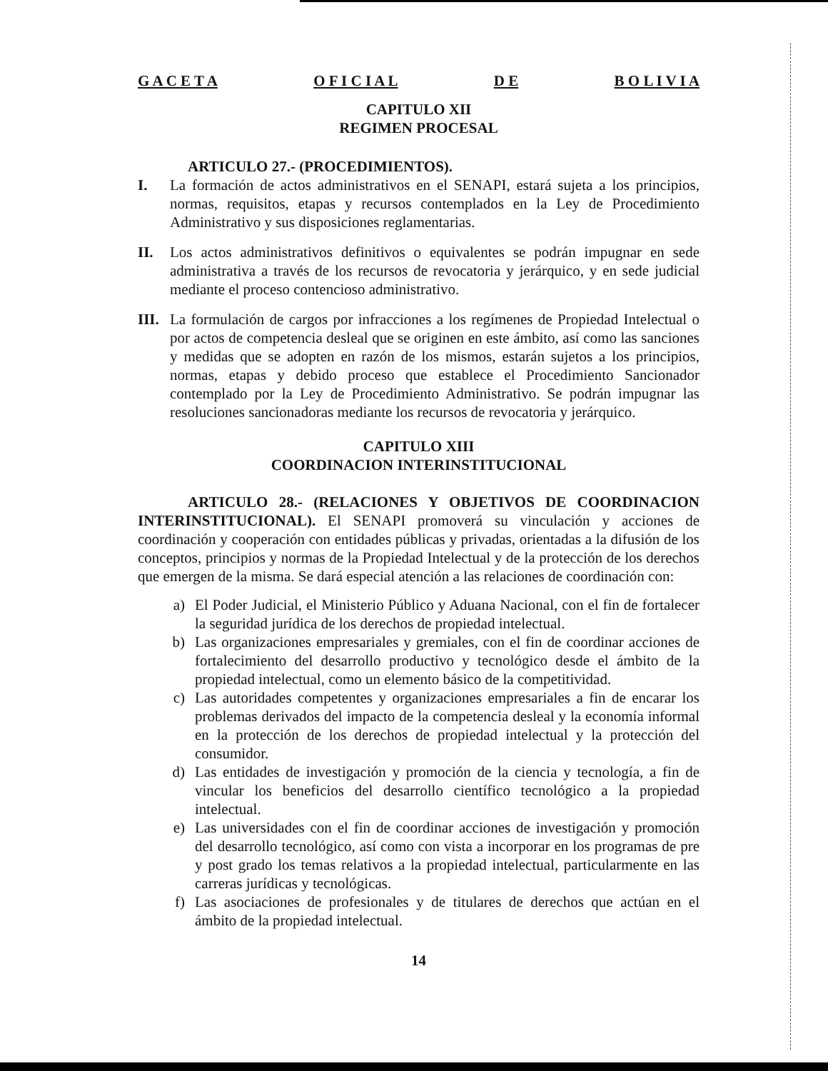G A C E T A O F I C I A L D E B O L I V I A
CAPITULO XII
REGIMEN PROCESAL
ARTICULO 27.- (PROCEDIMIENTOS).
I. La formación de actos administrativos en el SENAPI, estará sujeta a los principios, normas, requisitos, etapas y recursos contemplados en la Ley de Procedimiento Administrativo y sus disposiciones reglamentarias.
II. Los actos administrativos definitivos o equivalentes se podrán impugnar en sede administrativa a través de los recursos de revocatoria y jerárquico, y en sede judicial mediante el proceso contencioso administrativo.
III.
La formulación de cargos por infracciones a los regímenes de Propiedad Intelectual o por actos de competencia desleal que se originen en este ámbito, así como las sanciones y medidas que se adopten en razón de los mismos, estarán sujetos a los principios, normas, etapas y debido proceso que establece el Procedimiento Sancionador contemplado por la Ley de Procedimiento Administrativo. Se podrán impugnar las resoluciones sancionadoras mediante los recursos de revocatoria y jerárquico.
CAPITULO XIII
COORDINACION INTERINSTITUCIONAL
ARTICULO 28.- (RELACIONES Y OBJETIVOS DE COORDINACION INTERINSTITUCIONAL). El SENAPI promoverá su vinculación y acciones de coordinación y cooperación con entidades públicas y privadas, orientadas a la difusión de los conceptos, principios y normas de la Propiedad Intelectual y de la protección de los derechos que emergen de la misma. Se dará especial atención a las relaciones de coordinación con:
a) El Poder Judicial, el Ministerio Público y Aduana Nacional, con el fin de fortalecer la seguridad jurídica de los derechos de propiedad intelectual.
b) Las organizaciones empresariales y gremiales, con el fin de coordinar acciones de fortalecimiento del desarrollo productivo y tecnológico desde el ámbito de la propiedad intelectual, como un elemento básico de la competitividad.
c) Las autoridades competentes y organizaciones empresariales a fin de encarar los problemas derivados del impacto de la competencia desleal y la economía informal en la protección de los derechos de propiedad intelectual y la protección del consumidor.
d) Las entidades de investigación y promoción de la ciencia y tecnología, a fin de vincular los beneficios del desarrollo científico tecnológico a la propiedad intelectual.
e) Las universidades con el fin de coordinar acciones de investigación y promoción del desarrollo tecnológico, así como con vista a incorporar en los programas de pre y post grado los temas relativos a la propiedad intelectual, particularmente en las carreras jurídicas y tecnológicas.
f) Las asociaciones de profesionales y de titulares de derechos que actúan en el ámbito de la propiedad intelectual.
14